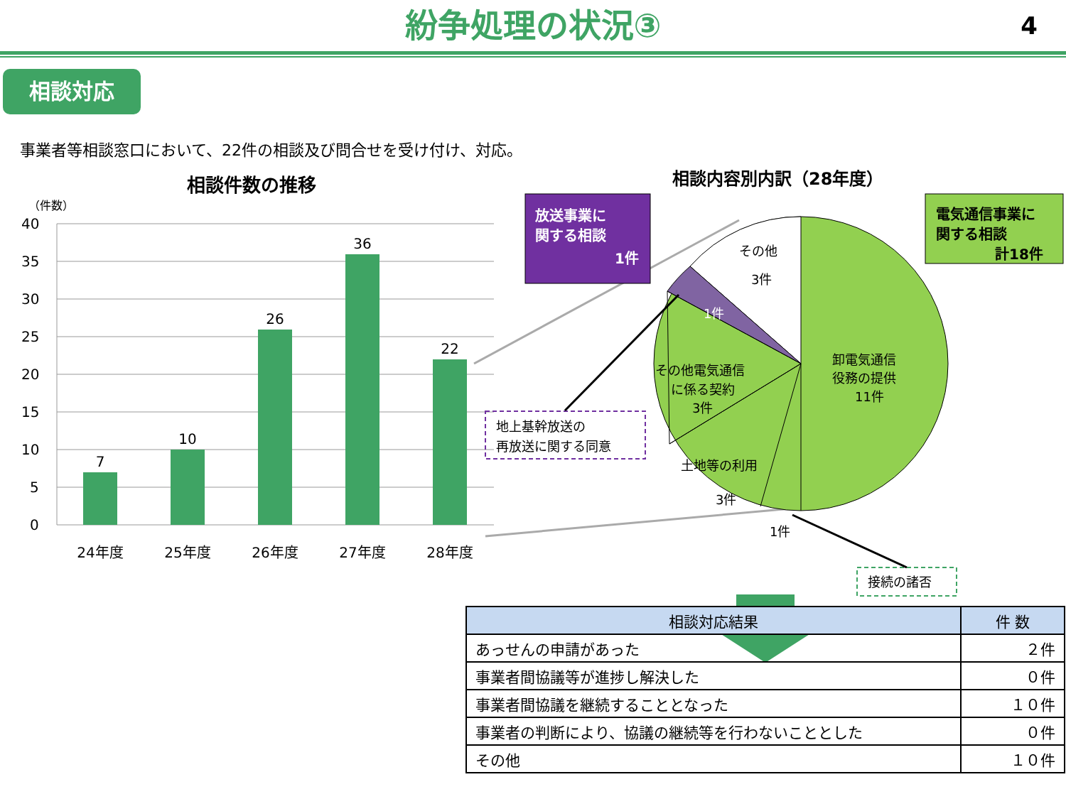紛争処理の状況③ 4
相談対応
事業者等相談窓口において、22件の相談及び問合せを受け付け、対応。
相談件数の推移
（件数）
40
35
30
25
20
15
10
5
0
7
10
26
36
22
24年度
25年度
26年度
27年度
28年度
相談内容別内訳（28年度）
放送事業に
関する相談
1件
電気通信事業に
関する相談
計18件
その他
3件
1件
その他電気通信
に係る契約
3件
卸電気通信
役務の提供
11件
土地等の利用
3件
1件
地上基幹放送の
再放送に関する同意
接続の諸否
| 相談対応結果 | 件 数 |
| --- | --- |
| あっせんの申請があった | ２件 |
| 事業者間協議等が進捗し解決した | ０件 |
| 事業者間協議を継続することとなった | １０件 |
| 事業者の判断により、協議の継続等を行わないこととした | ０件 |
| その他 | １０件 |